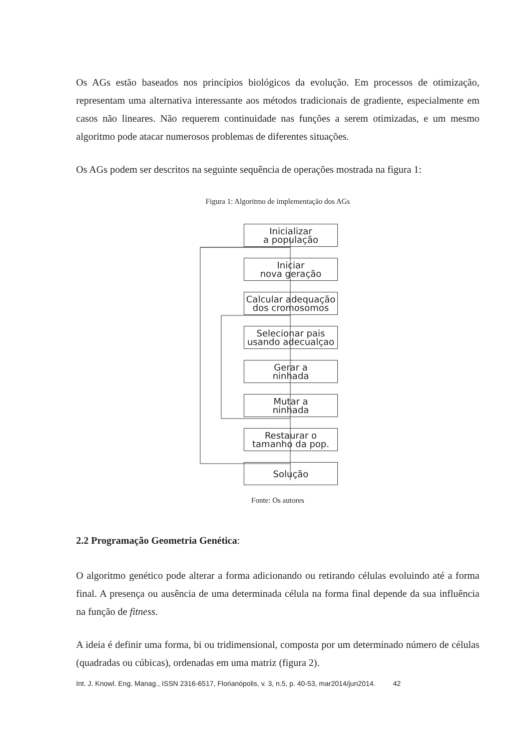Os AGs estão baseados nos princípios biológicos da evolução. Em processos de otimização, representam uma alternativa interessante aos métodos tradicionais de gradiente, especialmente em casos não lineares. Não requerem continuidade nas funções a serem otimizadas, e um mesmo algoritmo pode atacar numerosos problemas de diferentes situações.
Os AGs podem ser descritos na seguinte sequência de operações mostrada na figura 1:
Figura 1: Algoritmo de implementação dos AGs
Inicializar
a população
Iniciar
nova geração
Calcular adequação
dos cromosomos
Selecionar pais
usando adecualçao
Gerar a
ninhada
Mutar a
ninhada
Restaurar o
tamanho da pop.
Solução
Fonte: Os autores
2.2 Programação Geometria Genética:
O algoritmo genético pode alterar a forma adicionando ou retirando células evoluindo até a forma final. A presença ou ausência de uma determinada célula na forma final depende da sua influência na função de fitness.
A ideia é definir uma forma, bi ou tridimensional, composta por um determinado número de células (quadradas ou cúbicas), ordenadas em uma matriz (figura 2).
Int. J. Knowl. Eng. Manag., ISSN 2316-6517, Florianópolis, v. 3, n.5, p. 40-53, mar2014/jun2014. 42